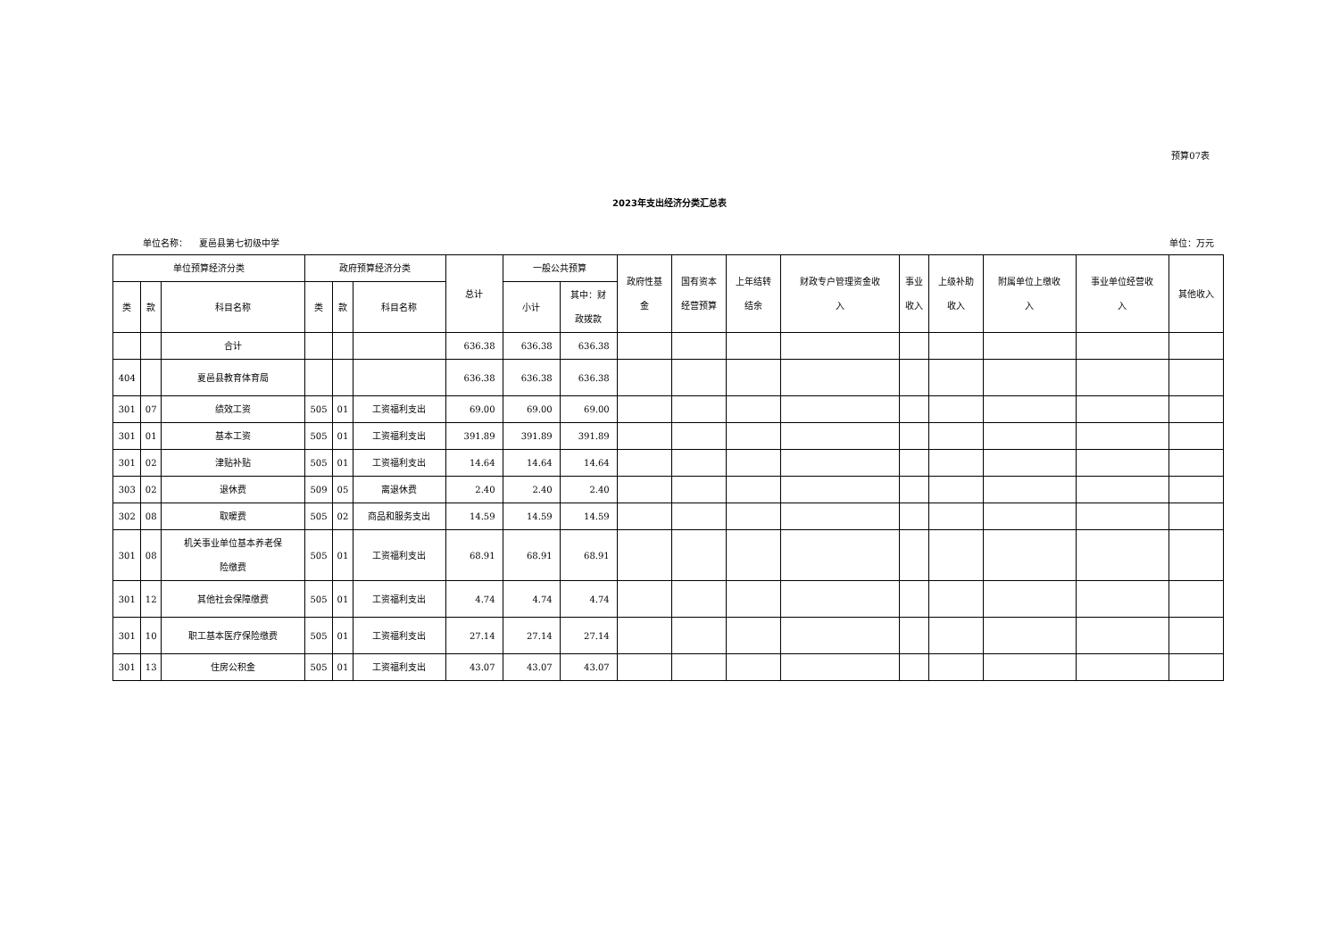预算07表
2023年支出经济分类汇总表
单位名称： 夏邑县第七初级中学 单位：万元
| 单位预算经济分类 | | | 政府预算经济分类 | | | 总计 | 一般公共预算 | | 政府性基 金 | 国有资本 经营预算 | 上年结转 结余 | 财政专户管理资金收 入 | 事业 收入 | 上级补助 收入 | 附属单位上缴收 入 | 事业单位经营收 入 | 其他收入 |
| --- | --- | --- | --- | --- | --- | --- | --- | --- | --- | --- | --- | --- | --- | --- | --- | --- | --- |
| 类 | 款 | 科目名称 | 类 | 款 | 科目名称 | | 小计 | 其中：财 政拨款 | | | | | | | | | |
| | | 合计 | | | | 636.38 | 636.38 | 636.38 | | | | | | | | | |
| 404 | | 夏邑县教育体育局 | | | | 636.38 | 636.38 | 636.38 | | | | | | | | | |
| 301 | 07 | 绩效工资 | 505 | 01 | 工资福利支出 | 69.00 | 69.00 | 69.00 | | | | | | | | | |
| 301 | 01 | 基本工资 | 505 | 01 | 工资福利支出 | 391.89 | 391.89 | 391.89 | | | | | | | | | |
| 301 | 02 | 津贴补贴 | 505 | 01 | 工资福利支出 | 14.64 | 14.64 | 14.64 | | | | | | | | | |
| 303 | 02 | 退休费 | 509 | 05 | 离退休费 | 2.40 | 2.40 | 2.40 | | | | | | | | | |
| 302 | 08 | 取暖费 | 505 | 02 | 商品和服务支出 | 14.59 | 14.59 | 14.59 | | | | | | | | | |
| 301 | 08 | 机关事业单位基本养老保 险缴费 | 505 | 01 | 工资福利支出 | 68.91 | 68.91 | 68.91 | | | | | | | | | |
| 301 | 12 | 其他社会保障缴费 | 505 | 01 | 工资福利支出 | 4.74 | 4.74 | 4.74 | | | | | | | | | |
| 301 | 10 | 职工基本医疗保险缴费 | 505 | 01 | 工资福利支出 | 27.14 | 27.14 | 27.14 | | | | | | | | | |
| 301 | 13 | 住房公积金 | 505 | 01 | 工资福利支出 | 43.07 | 43.07 | 43.07 | | | | | | | | | |